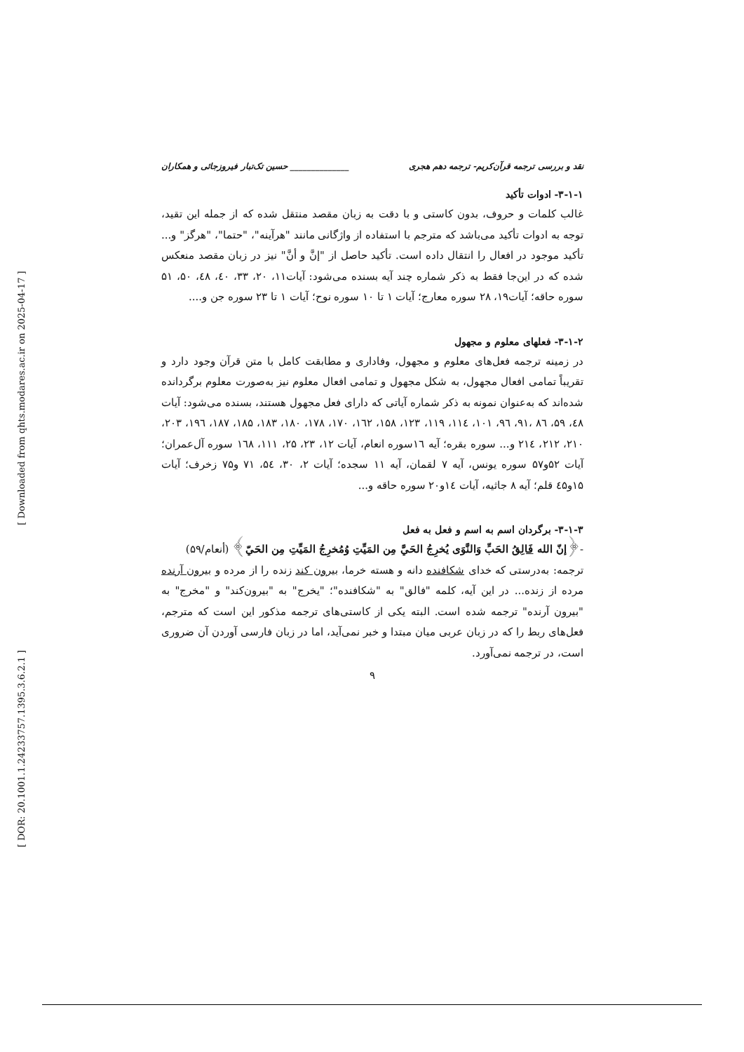[ Downloaded from qhts.modares.ac.ir on 2025-04-17 ]
[ DOR: 20.1001.1.24233757.1395.3.6.2.1 ]
نقد و بررسی ترجمه قرآن‌کریم- ترجمه دهم هجری ______________ حسین تک‌تبار فیروزجائی و همکاران
۳-۱-۱- ادوات تأکید
غالب کلمات و حروف، بدون کاستی و با دقت به زبان مقصد منتقل شده که از جمله این تقید، توجه به ادوات تأکید می‌باشد که مترجم با استفاده از واژگانی مانند "هرآینه"، "حتما"، "هرگز" و... تأکید موجود در افعال را انتقال داده است. تأکید حاصل از "إنَّ و أنَّ" نیز در زبان مقصد منعکس شده که در این‌جا فقط به ذکر شماره چند آیه بسنده می‌شود: آیات۱۱، ۲۰، ۳۳، ٤٠، ٤٨، ۵۰، ۵۱ سوره حاقه؛ آیات۱۹، ۲۸ سوره معارج؛ آیات ۱ تا ۱۰ سوره نوح؛ آیات ۱ تا ۲۳ سوره جن و....
۳-۱-۲- فعلهای معلوم و مجهول
در زمینه ترجمه فعل‌های معلوم و مجهول، وفاداری و مطابقت کامل با متن قرآن وجود دارد و تقریباً تمامی افعال مجهول، به شکل مجهول و تمامی افعال معلوم نیز به‌صورت معلوم برگردانده شده‌اند که به‌عنوان نمونه به ذکر شماره آیاتی که دارای فعل مجهول هستند، بسنده می‌شود: آیات ٤٨، ۵۹، ٨٦ ،۹۱، ۹٦، ۱۰۱، ۱۱٤، ۱۱۹، ۱۲۳، ۱۵۸، ۱٦۲، ۱۷۰، ۱۷۸، ۱۸۰، ۱۸۳، ۱۸۵، ۱۸۷، ۱۹٦، ۲۰۳، ۲۱۰، ۲۱۲، ۲۱٤ و... سوره بقره؛ آیه ۱٦سوره انعام، آیات ۱۲، ۲۳، ۲۵، ۱۱۱، ۱٦٨ سوره آل‌عمران؛ آیات ۵۲و۵۷ سوره یونس، آیه ۷ لقمان، آیه ۱۱ سجده؛ آیات ۲، ۳۰، ۵٤، ۷۱ و۷۵ زخرف؛ آیات ۱۵و٤۵ قلم؛ آیه ٨ جاثیه، آیات ۱٤و۲۰ سوره حاقه و...
۳-۱-۳- برگردان اسم به اسم و فعل به فعل
-﴿إنّ الله فَالِقُ الحَبِّ وَالنَّوَى يُخرِجُ الحَيَّ مِن المَيِّتِ وُمُخرِجُ المَيِّتِ مِن الحَيّ﴾ (أنعام/۵۹)
ترجمه: به‌درستی که خدای شکافنده دانه و هسته خرما، بیرون کند زنده را از مرده و بیرون آرنده مرده از زنده... در این آیه، کلمه "فالق" به "شکافنده"؛ "یخرج" به "بیرون‌کند" و "مخرج" به "بیرون آرنده" ترجمه شده است. البته یکی از کاستی‌های ترجمه مذکور این است که مترجم، فعل‌های ربط را که در زبان عربی میان مبتدا و خبر نمی‌آید، اما در زبان فارسی آوردن آن ضروری است، در ترجمه نمی‌آورد.
۹